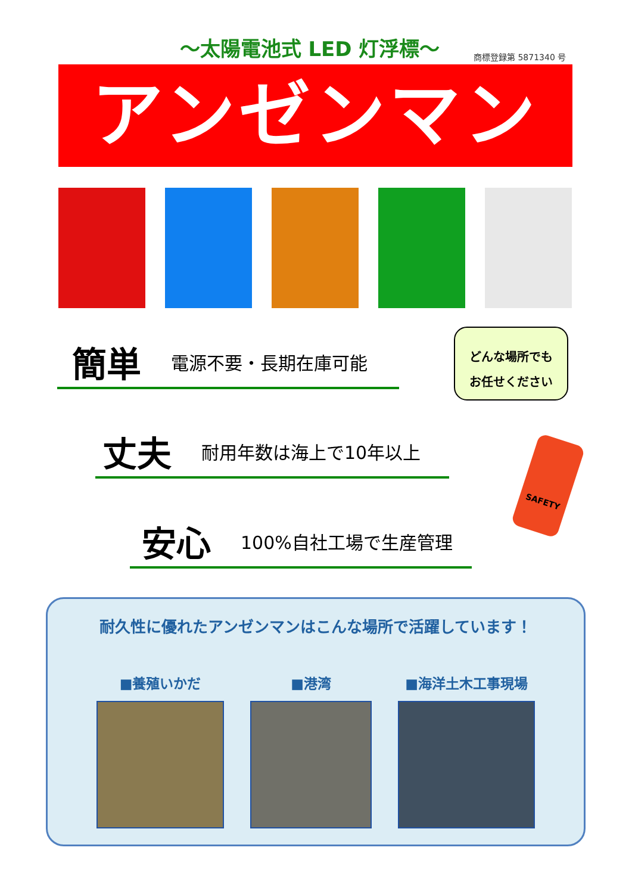～太陽電池式 LED 灯浮標～ 商標登録第 5871340 号
アンゼンマン®
簡単 電源不要・長期在庫可能
丈夫 耐用年数は海上で10年以上
安心 100%自社工場で生産管理
どんな場所でも
お任せください
SAFETY
耐久性に優れたアンゼンマンはこんな場所で活躍しています！
■養殖いかだ ■港湾 ■海洋土木工事現場